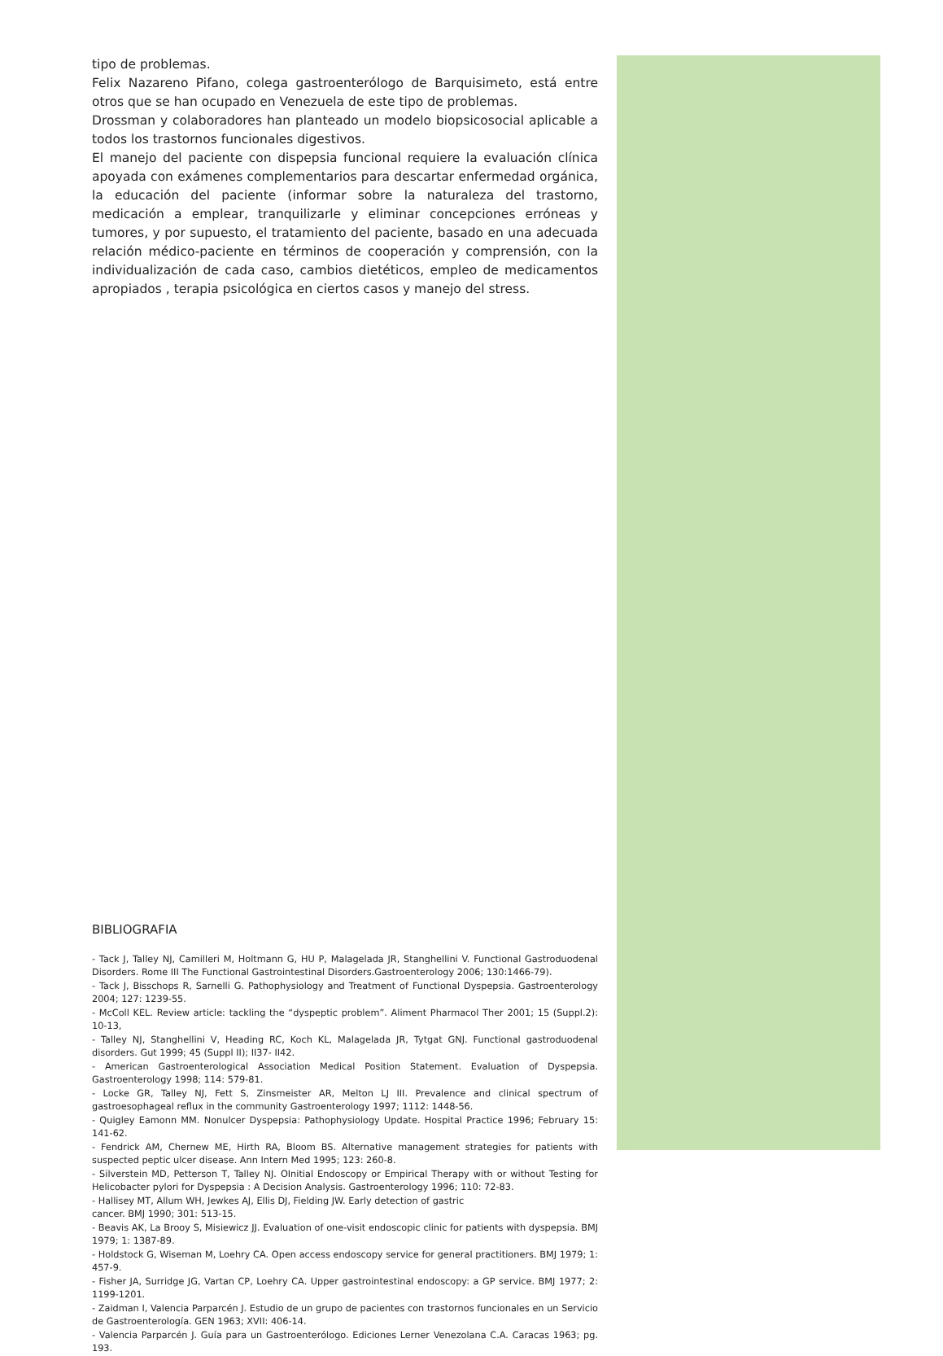tipo de problemas.
Felix Nazareno Pifano, colega gastroenterólogo de Barquisimeto, está entre otros que se han ocupado en Venezuela de este tipo de problemas.
Drossman y colaboradores han planteado un modelo biopsicosocial aplicable a todos los trastornos funcionales digestivos.
El manejo del paciente con dispepsia funcional requiere la evaluación clínica apoyada con exámenes complementarios para descartar enfermedad orgánica, la educación del paciente (informar sobre la naturaleza del trastorno, medicación a emplear, tranquilizarle y eliminar concepciones erróneas y tumores, y por supuesto, el tratamiento del paciente, basado en una adecuada relación médico-paciente en términos de cooperación y comprensión, con la individualización de cada caso, cambios dietéticos, empleo de medicamentos apropiados , terapia psicológica en ciertos casos y manejo del stress.
BIBLIOGRAFIA
- Tack J, Talley NJ, Camilleri M, Holtmann G, HU P, Malagelada JR, Stanghellini V. Functional Gastroduodenal Disorders. Rome III The Functional Gastrointestinal Disorders.Gastroenterology 2006; 130:1466-79).
- Tack J, Bisschops R, Sarnelli G. Pathophysiology and Treatment of Functional Dyspepsia. Gastroenterology 2004; 127: 1239-55.
- McColl KEL. Review article: tackling the “dyspeptic problem”. Aliment Pharmacol Ther 2001; 15 (Suppl.2): 10-13,
- Talley NJ, Stanghellini V, Heading RC, Koch KL, Malagelada JR, Tytgat GNJ. Functional gastroduodenal disorders. Gut 1999; 45 (Suppl II); II37- II42.
- American Gastroenterological Association Medical Position Statement. Evaluation of Dyspepsia. Gastroenterology 1998; 114: 579-81.
- Locke GR, Talley NJ, Fett S, Zinsmeister AR, Melton LJ III. Prevalence and clinical spectrum of gastroesophageal reflux in the community Gastroenterology 1997; 1112: 1448-56.
- Quigley Eamonn MM. Nonulcer Dyspepsia: Pathophysiology Update. Hospital Practice 1996; February 15: 141-62.
- Fendrick AM, Chernew ME, Hirth RA, Bloom BS. Alternative management strategies for patients with suspected peptic ulcer disease. Ann Intern Med 1995; 123: 260-8.
- Silverstein MD, Petterson T, Talley NJ. OInitial Endoscopy or Empirical Therapy with or without Testing for Helicobacter pylori for Dyspepsia : A Decision Analysis. Gastroenterology 1996; 110: 72-83.
- Hallisey MT, Allum WH, Jewkes AJ, Ellis DJ, Fielding JW. Early detection of gastric
cancer. BMJ 1990; 301: 513-15.
- Beavis AK, La Brooy S, Misiewicz JJ. Evaluation of one-visit endoscopic clinic for patients with dyspepsia. BMJ 1979; 1: 1387-89.
- Holdstock G, Wiseman M, Loehry CA. Open access endoscopy service for general practitioners. BMJ 1979; 1: 457-9.
- Fisher JA, Surridge JG, Vartan CP, Loehry CA. Upper gastrointestinal endoscopy: a GP service. BMJ 1977; 2: 1199-1201.
- Zaidman I, Valencia Parparcén J. Estudio de un grupo de pacientes con trastornos funcionales en un Servicio de Gastroenterología. GEN 1963; XVII: 406-14.
- Valencia Parparcén J. Guía para un Gastroenterólogo. Ediciones Lerner Venezolana C.A. Caracas 1963; pg. 193.